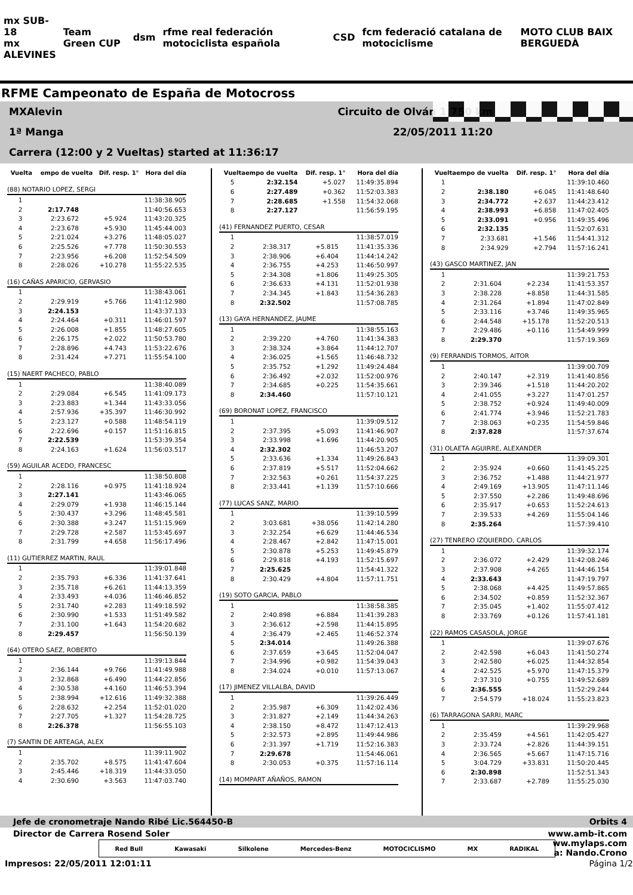mx SUB-18
mx ALEVINES Team Green CUP dsm rfme real federación motociclista española CSD fcm federació catalana de motociclisme MOTO CLUB BAIX BERGUEDÀ
RFME Campeonato de España de Motocross
MXAlevin Circuito de Olván 1,750 km
1ª Manga 22/05/2011 11:20
Carrera (12:00 y 2 Vueltas) started at 11:36:17
| Vuelta | empo de vuelta | Dif. resp. 1° | Hora del día |
| --- | --- | --- | --- |
| (88) NOTARIO LOPEZ, SERGI | | | |
| 1 | | | 11:38:38.905 |
| 2 | 2:17.748 | | 11:40:56.653 |
| 3 | 2:23.672 | +5.924 | 11:43:20.325 |
| 4 | 2:23.678 | +5.930 | 11:45:44.003 |
| 5 | 2:21.024 | +3.276 | 11:48:05.027 |
| 6 | 2:25.526 | +7.778 | 11:50:30.553 |
| 7 | 2:23.956 | +6.208 | 11:52:54.509 |
| 8 | 2:28.026 | +10.278 | 11:55:22.535 |
| (16) CAÑAS APARICIO, GERVASIO | | | |
| 1 | | | 11:38:43.061 |
| 2 | 2:29.919 | +5.766 | 11:41:12.980 |
| 3 | 2:24.153 | | 11:43:37.133 |
| 4 | 2:24.464 | +0.311 | 11:46:01.597 |
| 5 | 2:26.008 | +1.855 | 11:48:27.605 |
| 6 | 2:26.175 | +2.022 | 11:50:53.780 |
| 7 | 2:28.896 | +4.743 | 11:53:22.676 |
| 8 | 2:31.424 | +7.271 | 11:55:54.100 |
| (15) NAERT PACHECO, PABLO | | | |
| 1 | | | 11:38:40.089 |
| 2 | 2:29.084 | +6.545 | 11:41:09.173 |
| 3 | 2:23.883 | +1.344 | 11:43:33.056 |
| 4 | 2:57.936 | +35.397 | 11:46:30.992 |
| 5 | 2:23.127 | +0.588 | 11:48:54.119 |
| 6 | 2:22.696 | +0.157 | 11:51:16.815 |
| 7 | 2:22.539 | | 11:53:39.354 |
| 8 | 2:24.163 | +1.624 | 11:56:03.517 |
| (59) AGUILAR ACEDO, FRANCESC | | | |
| 1 | | | 11:38:50.808 |
| 2 | 2:28.116 | +0.975 | 11:41:18.924 |
| 3 | 2:27.141 | | 11:43:46.065 |
| 4 | 2:29.079 | +1.938 | 11:46:15.144 |
| 5 | 2:30.437 | +3.296 | 11:48:45.581 |
| 6 | 2:30.388 | +3.247 | 11:51:15.969 |
| 7 | 2:29.728 | +2.587 | 11:53:45.697 |
| 8 | 2:31.799 | +4.658 | 11:56:17.496 |
| (11) GUTIERREZ MARTIN, RAUL | | | |
| 1 | | | 11:39:01.848 |
| 2 | 2:35.793 | +6.336 | 11:41:37.641 |
| 3 | 2:35.718 | +6.261 | 11:44:13.359 |
| 4 | 2:33.493 | +4.036 | 11:46:46.852 |
| 5 | 2:31.740 | +2.283 | 11:49:18.592 |
| 6 | 2:30.990 | +1.533 | 11:51:49.582 |
| 7 | 2:31.100 | +1.643 | 11:54:20.682 |
| 8 | 2:29.457 | | 11:56:50.139 |
| (64) OTERO SAEZ, ROBERTO | | | |
| 1 | | | 11:39:13.844 |
| 2 | 2:36.144 | +9.766 | 11:41:49.988 |
| 3 | 2:32.868 | +6.490 | 11:44:22.856 |
| 4 | 2:30.538 | +4.160 | 11:46:53.394 |
| 5 | 2:38.994 | +12.616 | 11:49:32.388 |
| 6 | 2:28.632 | +2.254 | 11:52:01.020 |
| 7 | 2:27.705 | +1.327 | 11:54:28.725 |
| 8 | 2:26.378 | | 11:56:55.103 |
| (7) SANTIN DE ARTEAGA, ALEX | | | |
| 1 | | | 11:39:11.902 |
| 2 | 2:35.702 | +8.575 | 11:41:47.604 |
| 3 | 2:45.446 | +18.319 | 11:44:33.050 |
| 4 | 2:30.690 | +3.563 | 11:47:03.740 |
| Vuelta | empo de vuelta | Dif. resp. 1° | Hora del día |
| --- | --- | --- | --- |
| 5 | 2:32.154 | +5.027 | 11:49:35.894 |
| 6 | 2:27.489 | +0.362 | 11:52:03.383 |
| 7 | 2:28.685 | +1.558 | 11:54:32.068 |
| 8 | 2:27.127 | | 11:56:59.195 |
| (41) FERNANDEZ PUERTO, CESAR | | | |
| 1 | | | 11:38:57.019 |
| 2 | 2:38.317 | +5.815 | 11:41:35.336 |
| 3 | 2:38.906 | +6.404 | 11:44:14.242 |
| 4 | 2:36.755 | +4.253 | 11:46:50.997 |
| 5 | 2:34.308 | +1.806 | 11:49:25.305 |
| 6 | 2:36.633 | +4.131 | 11:52:01.938 |
| 7 | 2:34.345 | +1.843 | 11:54:36.283 |
| 8 | 2:32.502 | | 11:57:08.785 |
| (13) GAYA HERNANDEZ, JAUME | | | |
| 1 | | | 11:38:55.163 |
| 2 | 2:39.220 | +4.760 | 11:41:34.383 |
| 3 | 2:38.324 | +3.864 | 11:44:12.707 |
| 4 | 2:36.025 | +1.565 | 11:46:48.732 |
| 5 | 2:35.752 | +1.292 | 11:49:24.484 |
| 6 | 2:36.492 | +2.032 | 11:52:00.976 |
| 7 | 2:34.685 | +0.225 | 11:54:35.661 |
| 8 | 2:34.460 | | 11:57:10.121 |
| (69) BORONAT LOPEZ, FRANCISCO | | | |
| 1 | | | 11:39:09.512 |
| 2 | 2:37.395 | +5.093 | 11:41:46.907 |
| 3 | 2:33.998 | +1.696 | 11:44:20.905 |
| 4 | 2:32.302 | | 11:46:53.207 |
| 5 | 2:33.636 | +1.334 | 11:49:26.843 |
| 6 | 2:37.819 | +5.517 | 11:52:04.662 |
| 7 | 2:32.563 | +0.261 | 11:54:37.225 |
| 8 | 2:33.441 | +1.139 | 11:57:10.666 |
| (77) LUCAS SANZ, MARIO | | | |
| 1 | | | 11:39:10.599 |
| 2 | 3:03.681 | +38.056 | 11:42:14.280 |
| 3 | 2:32.254 | +6.629 | 11:44:46.534 |
| 4 | 2:28.467 | +2.842 | 11:47:15.001 |
| 5 | 2:30.878 | +5.253 | 11:49:45.879 |
| 6 | 2:29.818 | +4.193 | 11:52:15.697 |
| 7 | 2:25.625 | | 11:54:41.322 |
| 8 | 2:30.429 | +4.804 | 11:57:11.751 |
| (19) SOTO GARCIA, PABLO | | | |
| 1 | | | 11:38:58.385 |
| 2 | 2:40.898 | +6.884 | 11:41:39.283 |
| 3 | 2:36.612 | +2.598 | 11:44:15.895 |
| 4 | 2:36.479 | +2.465 | 11:46:52.374 |
| 5 | 2:34.014 | | 11:49:26.388 |
| 6 | 2:37.659 | +3.645 | 11:52:04.047 |
| 7 | 2:34.996 | +0.982 | 11:54:39.043 |
| 8 | 2:34.024 | +0.010 | 11:57:13.067 |
| (17) JIMENEZ VILLALBA, DAVID | | | |
| 1 | | | 11:39:26.449 |
| 2 | 2:35.987 | +6.309 | 11:42:02.436 |
| 3 | 2:31.827 | +2.149 | 11:44:34.263 |
| 4 | 2:38.150 | +8.472 | 11:47:12.413 |
| 5 | 2:32.573 | +2.895 | 11:49:44.986 |
| 6 | 2:31.397 | +1.719 | 11:52:16.383 |
| 7 | 2:29.678 | | 11:54:46.061 |
| 8 | 2:30.053 | +0.375 | 11:57:16.114 |
| (14) MOMPART AÑAÑOS, RAMON |
| Vuelta | empo de vuelta | Dif. resp. 1° | Hora del día |
| --- | --- | --- | --- |
| 1 | | | 11:39:10.460 |
| 2 | 2:38.180 | +6.045 | 11:41:48.640 |
| 3 | 2:34.772 | +2.637 | 11:44:23.412 |
| 4 | 2:38.993 | +6.858 | 11:47:02.405 |
| 5 | 2:33.091 | +0.956 | 11:49:35.496 |
| 6 | 2:32.135 | | 11:52:07.631 |
| 7 | 2:33.681 | +1.546 | 11:54:41.312 |
| 8 | 2:34.929 | +2.794 | 11:57:16.241 |
| (43) GASCO MARTINEZ, JAN | | | |
| 1 | | | 11:39:21.753 |
| 2 | 2:31.604 | +2.234 | 11:41:53.357 |
| 3 | 2:38.228 | +8.858 | 11:44:31.585 |
| 4 | 2:31.264 | +1.894 | 11:47:02.849 |
| 5 | 2:33.116 | +3.746 | 11:49:35.965 |
| 6 | 2:44.548 | +15.178 | 11:52:20.513 |
| 7 | 2:29.486 | +0.116 | 11:54:49.999 |
| 8 | 2:29.370 | | 11:57:19.369 |
| (9) FERRANDIS TORMOS, AITOR | | | |
| 1 | | | 11:39:00.709 |
| 2 | 2:40.147 | +2.319 | 11:41:40.856 |
| 3 | 2:39.346 | +1.518 | 11:44:20.202 |
| 4 | 2:41.055 | +3.227 | 11:47:01.257 |
| 5 | 2:38.752 | +0.924 | 11:49:40.009 |
| 6 | 2:41.774 | +3.946 | 11:52:21.783 |
| 7 | 2:38.063 | +0.235 | 11:54:59.846 |
| 8 | 2:37.828 | | 11:57:37.674 |
| (31) OLAETA AGUIRRE, ALEXANDER | | | |
| 1 | | | 11:39:09.301 |
| 2 | 2:35.924 | +0.660 | 11:41:45.225 |
| 3 | 2:36.752 | +1.488 | 11:44:21.977 |
| 4 | 2:49.169 | +13.905 | 11:47:11.146 |
| 5 | 2:37.550 | +2.286 | 11:49:48.696 |
| 6 | 2:35.917 | +0.653 | 11:52:24.613 |
| 7 | 2:39.533 | +4.269 | 11:55:04.146 |
| 8 | 2:35.264 | | 11:57:39.410 |
| (27) TENRERO IZQUIERDO, CARLOS | | | |
| 1 | | | 11:39:32.174 |
| 2 | 2:36.072 | +2.429 | 11:42:08.246 |
| 3 | 2:37.908 | +4.265 | 11:44:46.154 |
| 4 | 2:33.643 | | 11:47:19.797 |
| 5 | 2:38.068 | +4.425 | 11:49:57.865 |
| 6 | 2:34.502 | +0.859 | 11:52:32.367 |
| 7 | 2:35.045 | +1.402 | 11:55:07.412 |
| 8 | 2:33.769 | +0.126 | 11:57:41.181 |
| (22) RAMOS CASASOLA, JORGE | | | |
| 1 | | | 11:39:07.676 |
| 2 | 2:42.598 | +6.043 | 11:41:50.274 |
| 3 | 2:42.580 | +6.025 | 11:44:32.854 |
| 4 | 2:42.525 | +5.970 | 11:47:15.379 |
| 5 | 2:37.310 | +0.755 | 11:49:52.689 |
| 6 | 2:36.555 | | 11:52:29.244 |
| 7 | 2:54.579 | +18.024 | 11:55:23.823 |
| (6) TARRAGONA SARRI, MARC | | | |
| 1 | | | 11:39:29.968 |
| 2 | 2:35.459 | +4.561 | 11:42:05.427 |
| 3 | 2:33.724 | +2.826 | 11:44:39.151 |
| 4 | 2:36.565 | +5.667 | 11:47:15.716 |
| 5 | 3:04.729 | +33.831 | 11:50:20.445 |
| 6 | 2:30.898 | | 11:52:51.343 |
| 7 | 2:33.687 | +2.789 | 11:55:25.030 |
Jefe de cronometraje Nando Ribé Lic.564450-B Orbits 4
Director de Carrera Rosend Soler www.amb-it.com
Red Bull Kawasaki Silkolene Mercedes-Benz MOTOCICLISMO MX RADIKAL
ww.mylaps.com
a: Nando.Crono
Impresos: 22/05/2011 12:01:11 Página 1/2